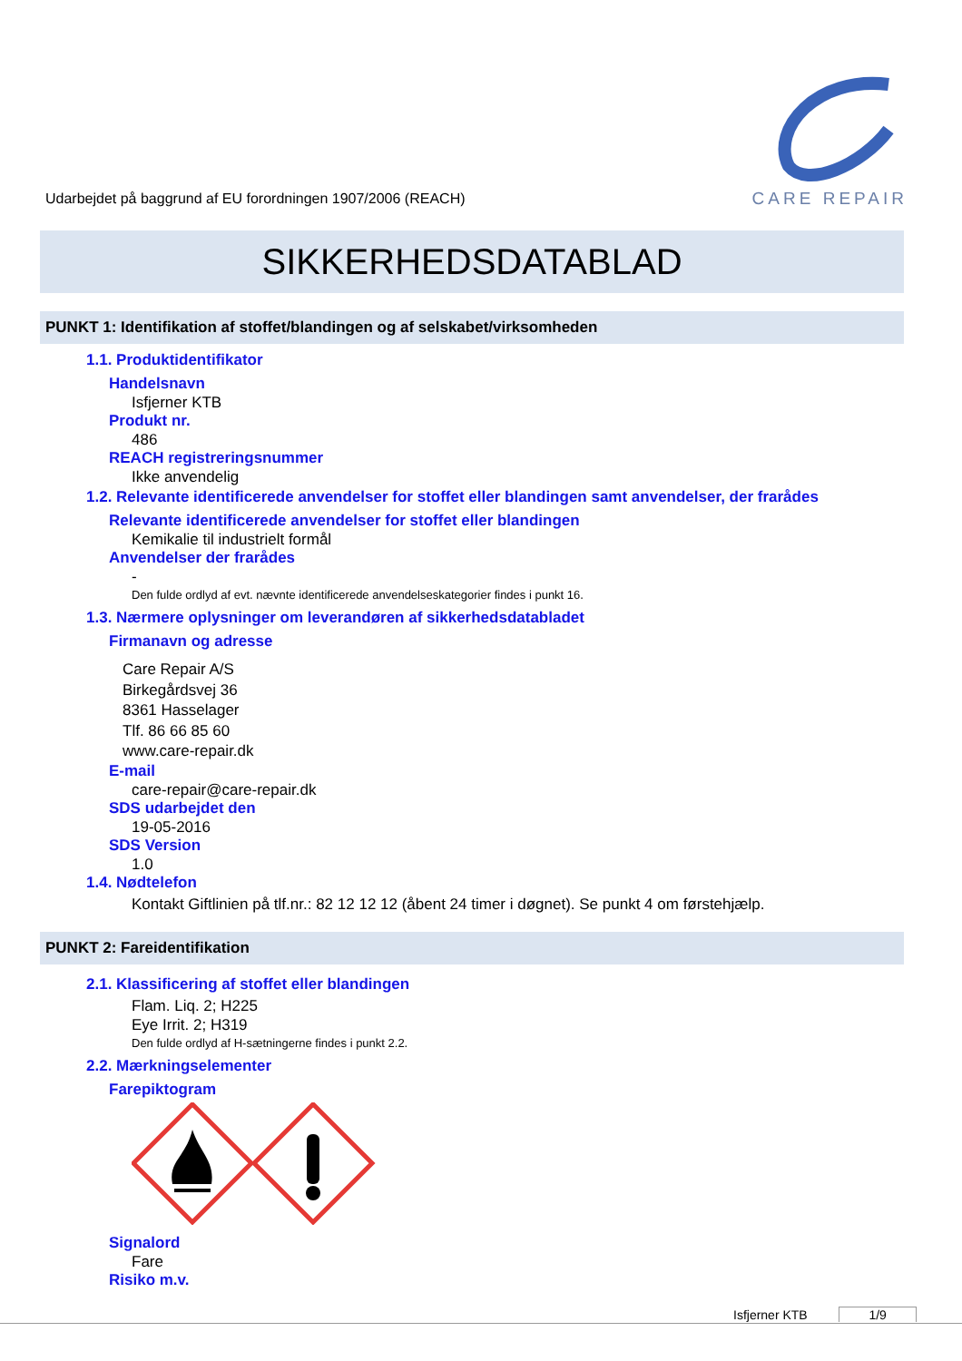Udarbejdet på baggrund af EU forordningen 1907/2006 (REACH)
CARE REPAIR
SIKKERHEDSDATABLAD
PUNKT 1: Identifikation af stoffet/blandingen og af selskabet/virksomheden
1.1. Produktidentifikator
Handelsnavn
Isfjerner KTB
Produkt nr.
486
REACH registreringsnummer
Ikke anvendelig
1.2. Relevante identificerede anvendelser for stoffet eller blandingen samt anvendelser, der frarådes
Relevante identificerede anvendelser for stoffet eller blandingen
Kemikalie til industrielt formål
Anvendelser der frarådes
-
Den fulde ordlyd af evt. nævnte identificerede anvendelseskategorier findes i punkt 16.
1.3. Nærmere oplysninger om leverandøren af sikkerhedsdatabladet
Firmanavn og adresse
Care Repair A/S
Birkegårdsvej 36
8361 Hasselager
Tlf. 86 66 85 60
www.care-repair.dk
E-mail
care-repair@care-repair.dk
SDS udarbejdet den
19-05-2016
SDS Version
1.0
1.4. Nødtelefon
Kontakt Giftlinien på tlf.nr.: 82 12 12 12 (åbent 24 timer i døgnet). Se punkt 4 om førstehjælp.
PUNKT 2: Fareidentifikation
2.1. Klassificering af stoffet eller blandingen
Flam. Liq. 2; H225
Eye Irrit. 2; H319
Den fulde ordlyd af H-sætningerne findes i punkt 2.2.
2.2. Mærkningselementer
Farepiktogram
Signalord
Fare
Risiko m.v.
Isfjerner KTB 1/9